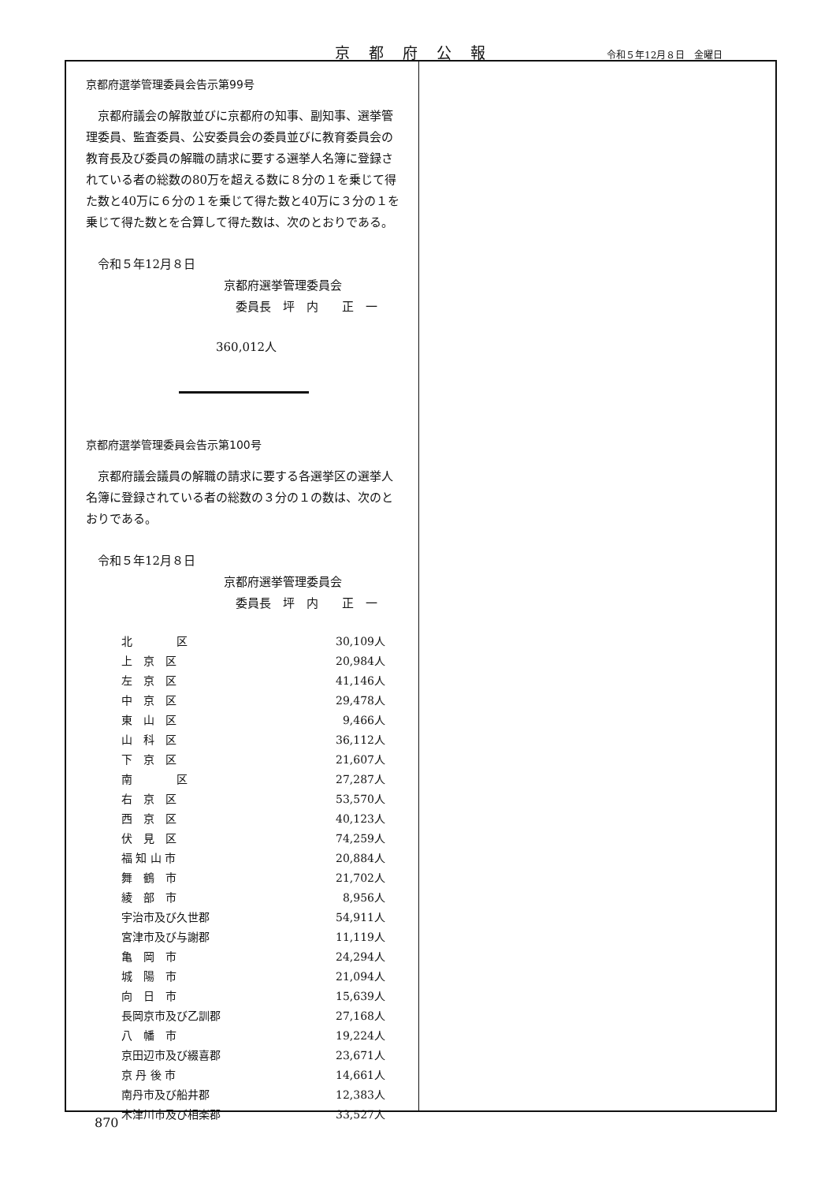京都府公報 令和５年12月８日　金曜日
京都府選挙管理委員会告示第99号
京都府議会の解散並びに京都府の知事、副知事、選挙管理委員、監査委員、公安委員会の委員並びに教育委員会の教育長及び委員の解職の請求に要する選挙人名簿に登録されている者の総数の80万を超える数に８分の１を乗じて得た数と40万に６分の１を乗じて得た数と40万に３分の１を乗じて得た数とを合算して得た数は、次のとおりである。
令和５年12月８日
京都府選挙管理委員会
　委員長　坪　内　　正　一
360,012人
京都府選挙管理委員会告示第100号
京都府議会議員の解職の請求に要する各選挙区の選挙人名簿に登録されている者の総数の３分の１の数は、次のとおりである。
令和５年12月８日
京都府選挙管理委員会
　委員長　坪　内　　正　一
| 北 区 | 30,109人 |
| 上 京 区 | 20,984人 |
| 左 京 区 | 41,146人 |
| 中 京 区 | 29,478人 |
| 東 山 区 | 9,466人 |
| 山 科 区 | 36,112人 |
| 下 京 区 | 21,607人 |
| 南 区 | 27,287人 |
| 右 京 区 | 53,570人 |
| 西 京 区 | 40,123人 |
| 伏 見 区 | 74,259人 |
| 福 知 山 市 | 20,884人 |
| 舞 鶴 市 | 21,702人 |
| 綾 部 市 | 8,956人 |
| 宇治市及び久世郡 | 54,911人 |
| 宮津市及び与謝郡 | 11,119人 |
| 亀 岡 市 | 24,294人 |
| 城 陽 市 | 21,094人 |
| 向 日 市 | 15,639人 |
| 長岡京市及び乙訓郡 | 27,168人 |
| 八 幡 市 | 19,224人 |
| 京田辺市及び綴喜郡 | 23,671人 |
| 京 丹 後 市 | 14,661人 |
| 南丹市及び船井郡 | 12,383人 |
| 木津川市及び相楽郡 | 33,527人 |
870